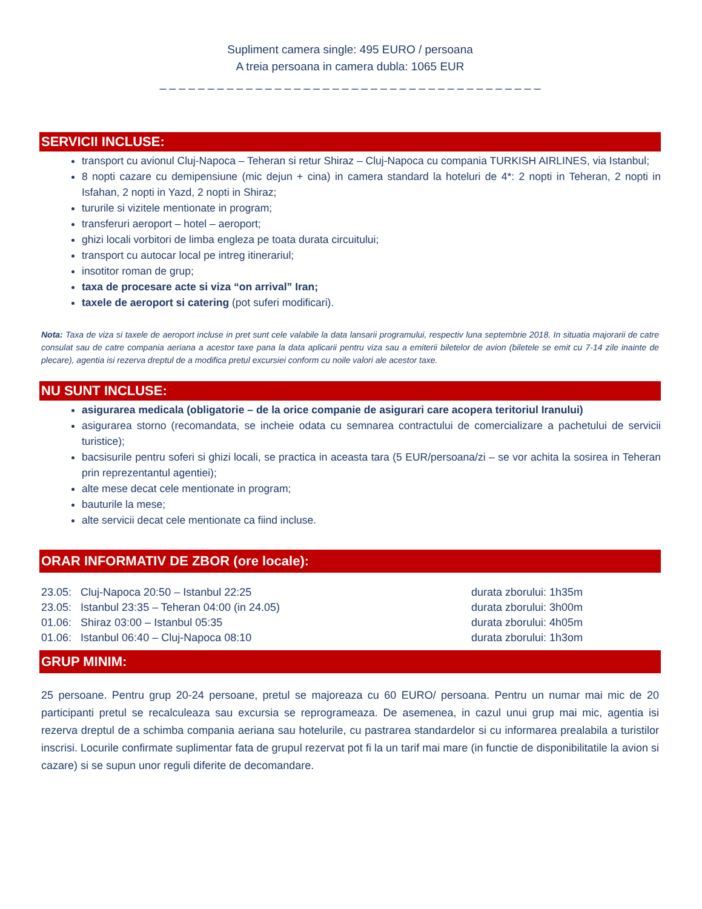Supliment camera single: 495 EURO / persoana
A treia persoana in camera dubla: 1065 EUR
_ _ _ _ _ _ _ _ _ _ _ _ _ _ _ _ _ _ _ _ _ _ _ _ _ _ _ _ _ _ _ _ _ _ _ _ _ _ _ _
SERVICII INCLUSE:
transport cu avionul Cluj-Napoca – Teheran si retur Shiraz – Cluj-Napoca cu compania TURKISH AIRLINES, via Istanbul;
8 nopti cazare cu demipensiune (mic dejun + cina) in camera standard la hoteluri de 4*: 2 nopti in Teheran, 2 nopti in Isfahan, 2 nopti in Yazd, 2 nopti in Shiraz;
tururile si vizitele mentionate in program;
transferuri aeroport – hotel – aeroport;
ghizi locali vorbitori de limba engleza pe toata durata circuitului;
transport cu autocar local pe intreg itinerariul;
insotitor roman de grup;
taxa de procesare acte si viza “on arrival” Iran;
taxele de aeroport si catering (pot suferi modificari).
Nota: Taxa de viza si taxele de aeroport incluse in pret sunt cele valabile la data lansarii programului, respectiv luna septembrie 2018. In situatia majorarii de catre consulat sau de catre compania aeriana a acestor taxe pana la data aplicarii pentru viza sau a emiterii biletelor de avion (biletele se emit cu 7-14 zile inainte de plecare), agentia isi rezerva dreptul de a modifica pretul excursiei conform cu noile valori ale acestor taxe.
NU SUNT INCLUSE:
asigurarea medicala (obligatorie – de la orice companie de asigurari care acopera teritoriul Iranului)
asigurarea storno (recomandata, se incheie odata cu semnarea contractului de comercializare a pachetului de servicii turistice);
bacsisurile pentru soferi si ghizi locali, se practica in aceasta tara (5 EUR/persoana/zi – se vor achita la sosirea in Teheran prin reprezentantul agentiei);
alte mese decat cele mentionate in program;
bauturile la mese;
alte servicii decat cele mentionate ca fiind incluse.
ORAR INFORMATIV DE ZBOR (ore locale):
23.05: Cluj-Napoca 20:50 – Istanbul 22:25 durata zborului: 1h35m
23.05: Istanbul 23:35 – Teheran 04:00 (in 24.05) durata zborului: 3h00m
01.06: Shiraz 03:00 – Istanbul 05:35 durata zborului: 4h05m
01.06: Istanbul 06:40 – Cluj-Napoca 08:10 durata zborului: 1h3om
GRUP MINIM:
25 persoane. Pentru grup 20-24 persoane, pretul se majoreaza cu 60 EURO/ persoana. Pentru un numar mai mic de 20 participanti pretul se recalculeaza sau excursia se reprogrameaza. De asemenea, in cazul unui grup mai mic, agentia isi rezerva dreptul de a schimba compania aeriana sau hotelurile, cu pastrarea standardelor si cu informarea prealabila a turistilor inscrisi. Locurile confirmate suplimentar fata de grupul rezervat pot fi la un tarif mai mare (in functie de disponibilitatile la avion si cazare) si se supun unor reguli diferite de decomandare.